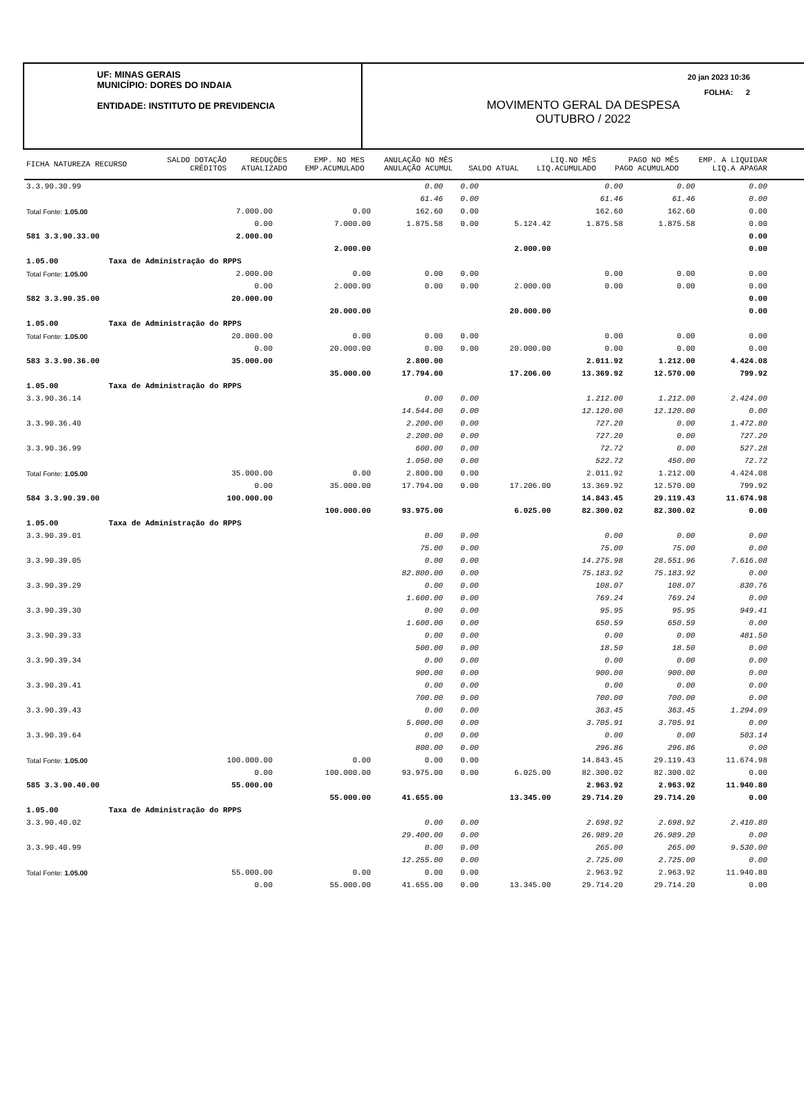UF: MINAS GERAIS
MUNICÍPIO: DORES DO INDAIA
ENTIDADE: INSTITUTO DE PREVIDENCIA
MOVIMENTO GERAL DA DESPESA
OUTUBRO / 2022
20 jan 2023 10:36
FOLHA: 2
| FICHA NATUREZA RECURSO | SALDO DOTAÇÃO CRÉDITOS | REDUÇÕES ATUALIZADO | EMP. NO MES EMP.ACUMULADO | ANULAÇÃO NO MÊS ANULAÇÃO ACUMUL | SALDO ATUAL | LIQ.NO MÊS LIQ.ACUMULADO | PAGO NO MÊS PAGO ACUMULADO | EMP. A LIQUIDAR LIQ.A APAGAR |
| 3.3.90.30.99 | | | 0.00 | 0.00 | | 0.00 | 0.00 | 0.00 |
| | | | 61.46 | 0.00 | | 61.46 | 61.46 | 0.00 |
| Total Fonte: 1.05.00 | 7.000.00 | 0.00 | 162.60 | 0.00 | | 162.60 | 162.60 | 0.00 |
| | 0.00 | 7.000.00 | 1.875.58 | 0.00 | 5.124.42 | 1.875.58 | 1.875.58 | 0.00 |
| 581 3.3.90.33.00 | 2.000.00 | | | | | | | 0.00 |
| | | 2.000.00 | | | 2.000.00 | | | 0.00 |
| 1.05.00 Taxa de Administração do RPPS | | | | | | | | |
| Total Fonte: 1.05.00 | 2.000.00 | 0.00 | 0.00 | 0.00 | | 0.00 | 0.00 | 0.00 |
| | 0.00 | 2.000.00 | 0.00 | 0.00 | 2.000.00 | 0.00 | 0.00 | 0.00 |
| 582 3.3.90.35.00 | 20.000.00 | | | | | | | 0.00 |
| | | 20.000.00 | | | 20.000.00 | | | 0.00 |
| 1.05.00 Taxa de Administração do RPPS | | | | | | | | |
| Total Fonte: 1.05.00 | 20.000.00 | 0.00 | 0.00 | 0.00 | | 0.00 | 0.00 | 0.00 |
| | 0.00 | 20.000.00 | 0.00 | 0.00 | 20.000.00 | 0.00 | 0.00 | 0.00 |
| 583 3.3.90.36.00 | 35.000.00 | | 2.800.00 | | | 2.011.92 | 1.212.00 | 4.424.08 |
| | | 35.000.00 | 17.794.00 | | 17.206.00 | 13.369.92 | 12.570.00 | 799.92 |
| 1.05.00 Taxa de Administração do RPPS | | | | | | | | |
| 3.3.90.36.14 | | | 0.00 | 0.00 | | 1.212.00 | 1.212.00 | 2.424.00 |
| | | | 14.544.00 | 0.00 | | 12.120.00 | 12.120.00 | 0.00 |
| 3.3.90.36.40 | | | 2.200.00 | 0.00 | | 727.20 | 0.00 | 1.472.80 |
| | | | 2.200.00 | 0.00 | | 727.20 | 0.00 | 727.20 |
| 3.3.90.36.99 | | | 600.00 | 0.00 | | 72.72 | 0.00 | 527.28 |
| | | | 1.050.00 | 0.00 | | 522.72 | 450.00 | 72.72 |
| Total Fonte: 1.05.00 | 35.000.00 | 0.00 | 2.800.00 | 0.00 | | 2.011.92 | 1.212.00 | 4.424.08 |
| | 0.00 | 35.000.00 | 17.794.00 | 0.00 | 17.206.00 | 13.369.92 | 12.570.00 | 799.92 |
| 584 3.3.90.39.00 | 100.000.00 | | | | | 14.843.45 | 29.119.43 | 11.674.98 |
| | | 100.000.00 | 93.975.00 | | 6.025.00 | 82.300.02 | 82.300.02 | 0.00 |
| 1.05.00 Taxa de Administração do RPPS | | | | | | | | |
| 3.3.90.39.01 | | | 0.00 | 0.00 | | 0.00 | 0.00 | 0.00 |
| | | | 75.00 | 0.00 | | 75.00 | 75.00 | 0.00 |
| 3.3.90.39.05 | | | 0.00 | 0.00 | | 14.275.98 | 28.551.96 | 7.616.08 |
| | | | 82.800.00 | 0.00 | | 75.183.92 | 75.183.92 | 0.00 |
| 3.3.90.39.29 | | | 0.00 | 0.00 | | 108.07 | 108.07 | 830.76 |
| | | | 1.600.00 | 0.00 | | 769.24 | 769.24 | 0.00 |
| 3.3.90.39.30 | | | 0.00 | 0.00 | | 95.95 | 95.95 | 949.41 |
| | | | 1.600.00 | 0.00 | | 650.59 | 650.59 | 0.00 |
| 3.3.90.39.33 | | | 0.00 | 0.00 | | 0.00 | 0.00 | 481.50 |
| | | | 500.00 | 0.00 | | 18.50 | 18.50 | 0.00 |
| 3.3.90.39.34 | | | 0.00 | 0.00 | | 0.00 | 0.00 | 0.00 |
| | | | 900.00 | 0.00 | | 900.00 | 900.00 | 0.00 |
| 3.3.90.39.41 | | | 0.00 | 0.00 | | 0.00 | 0.00 | 0.00 |
| | | | 700.00 | 0.00 | | 700.00 | 700.00 | 0.00 |
| 3.3.90.39.43 | | | 0.00 | 0.00 | | 363.45 | 363.45 | 1.294.09 |
| | | | 5.000.00 | 0.00 | | 3.705.91 | 3.705.91 | 0.00 |
| 3.3.90.39.64 | | | 0.00 | 0.00 | | 0.00 | 0.00 | 503.14 |
| | | | 800.00 | 0.00 | | 296.86 | 296.86 | 0.00 |
| Total Fonte: 1.05.00 | 100.000.00 | 0.00 | 0.00 | 0.00 | | 14.843.45 | 29.119.43 | 11.674.98 |
| | 0.00 | 100.000.00 | 93.975.00 | 0.00 | 6.025.00 | 82.300.02 | 82.300.02 | 0.00 |
| 585 3.3.90.40.00 | 55.000.00 | | | | | 2.963.92 | 2.963.92 | 11.940.80 |
| | | 55.000.00 | 41.655.00 | | 13.345.00 | 29.714.20 | 29.714.20 | 0.00 |
| 1.05.00 Taxa de Administração do RPPS | | | | | | | | |
| 3.3.90.40.02 | | | 0.00 | 0.00 | | 2.698.92 | 2.698.92 | 2.410.80 |
| | | | 29.400.00 | 0.00 | | 26.989.20 | 26.989.20 | 0.00 |
| 3.3.90.40.99 | | | 0.00 | 0.00 | | 265.00 | 265.00 | 9.530.00 |
| | | | 12.255.00 | 0.00 | | 2.725.00 | 2.725.00 | 0.00 |
| Total Fonte: 1.05.00 | 55.000.00 | 0.00 | 0.00 | 0.00 | | 2.963.92 | 2.963.92 | 11.940.80 |
| | 0.00 | 55.000.00 | 41.655.00 | 0.00 | 13.345.00 | 29.714.20 | 29.714.20 | 0.00 |